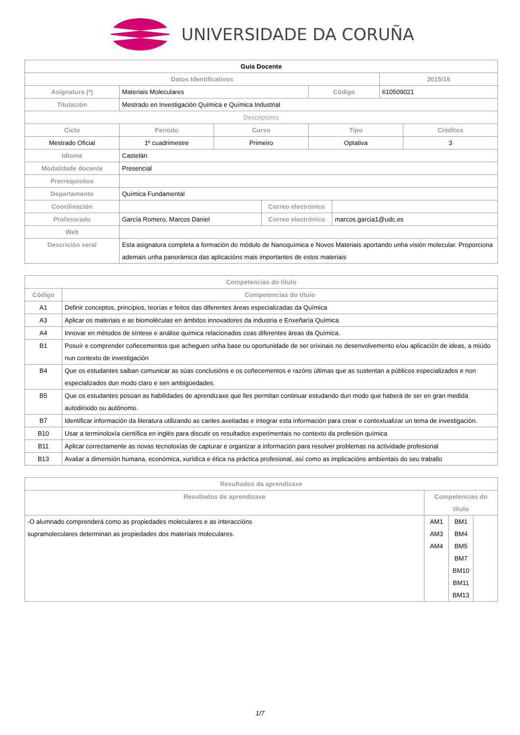UNIVERSIDADE DA CORUÑA
| Guía Docente | | | | | | | |
| --- | --- | --- | --- | --- | --- | --- | --- |
| Datos Identificativos | | | | | | 2015/16 | |
| Asignatura (*) | Materiais Moleculares | | | Código | | 610509021 | |
| Titulación | Mestrado en Investigación Química e Química Industrial | | | | | | |
| Descriptores | | | | | | | |
| Ciclo | Período | Curso | | Tipo | | | Créditos |
| Mestrado Oficial | 1º cuadrimestre | Primeiro | | Optativa | | | 3 |
| Idioma | Castelán | | | | | | |
| Modalidade docente | Presencial | | | | | | |
| Prerrequisitos | | | | | | | |
| Departamento | Química Fundamental | | | | | | |
| Coordinación | | | Correo electrónico | | | | |
| Profesorado | García Romero, Marcos Daniel | | Correo electrónico | | marcos.garcia1@udc.es | | |
| Web | | | | | | | |
| Descrición xeral | Esta asignatura completa a formación do módulo de Nanoquímica e Novos Materiais aportando unha visión molecular. Proporciona ademais unha panorámica das aplicacións mais importantes de estos materiais | | | | | | |
| Competencias do título | |
| --- | --- |
| Código | Competencias do título |
| A1 | Definir conceptos, principios, teorías e feitos das diferentes áreas especializadas da Química |
| A3 | Aplicar os materiais e as biomoléculas en ámbitos innovadores da industria e Enxeñaría Química |
| A4 | Innovar en métodos de síntese e análise química relacionados coas diferentes áreas da Química. |
| B1 | Posuír e comprender coñecementos que acheguen unha base ou oportunidade de ser orixinais no desenvolvemento e/ou aplicación de ideas, a miúdo nun contexto de investigación |
| B4 | Que os estudantes saiban comunicar as súas conclusións e os coñecementos e razóns últimas que as sustentan a públicos especializados e non especializados dun modo claro e sen ambigüedades. |
| B5 | Que os estudantes posúan as habilidades de aprendizaxe que lles permitan continuar estudando dun modo que haberá de ser en gran medida autodirixido ou autónomo. |
| B7 | Identificar información da literatura utilizando as canles axeitadas e integrar esta información para crear e contextualizar un tema de investigación. |
| B10 | Usar a terminoloxía científica en inglés para discutir os resultados experimentais no contexto da profesión química |
| B11 | Aplicar correctamente as novas tecnoloxías de capturar e organizar a información para resolver problemas na actividade profesional |
| B13 | Avaliar a dimensión humana, económica, xurídica e ética na práctica profesional, así como as implicacións ambientais do seu traballo |
| Resultados da aprendizaxe | | | |
| --- | --- | --- | --- |
| Resultados de aprendizaxe | Competencias do título | | |
| -O alumnado comprenderá como as propiedades moleculares e as interaccións supramoleculares determinan as propiedades dos materiais moleculares. | AM1 AM3 AM4 | BM1 BM4 BM5 BM7 BM10 BM11 BM13 | |
1/7